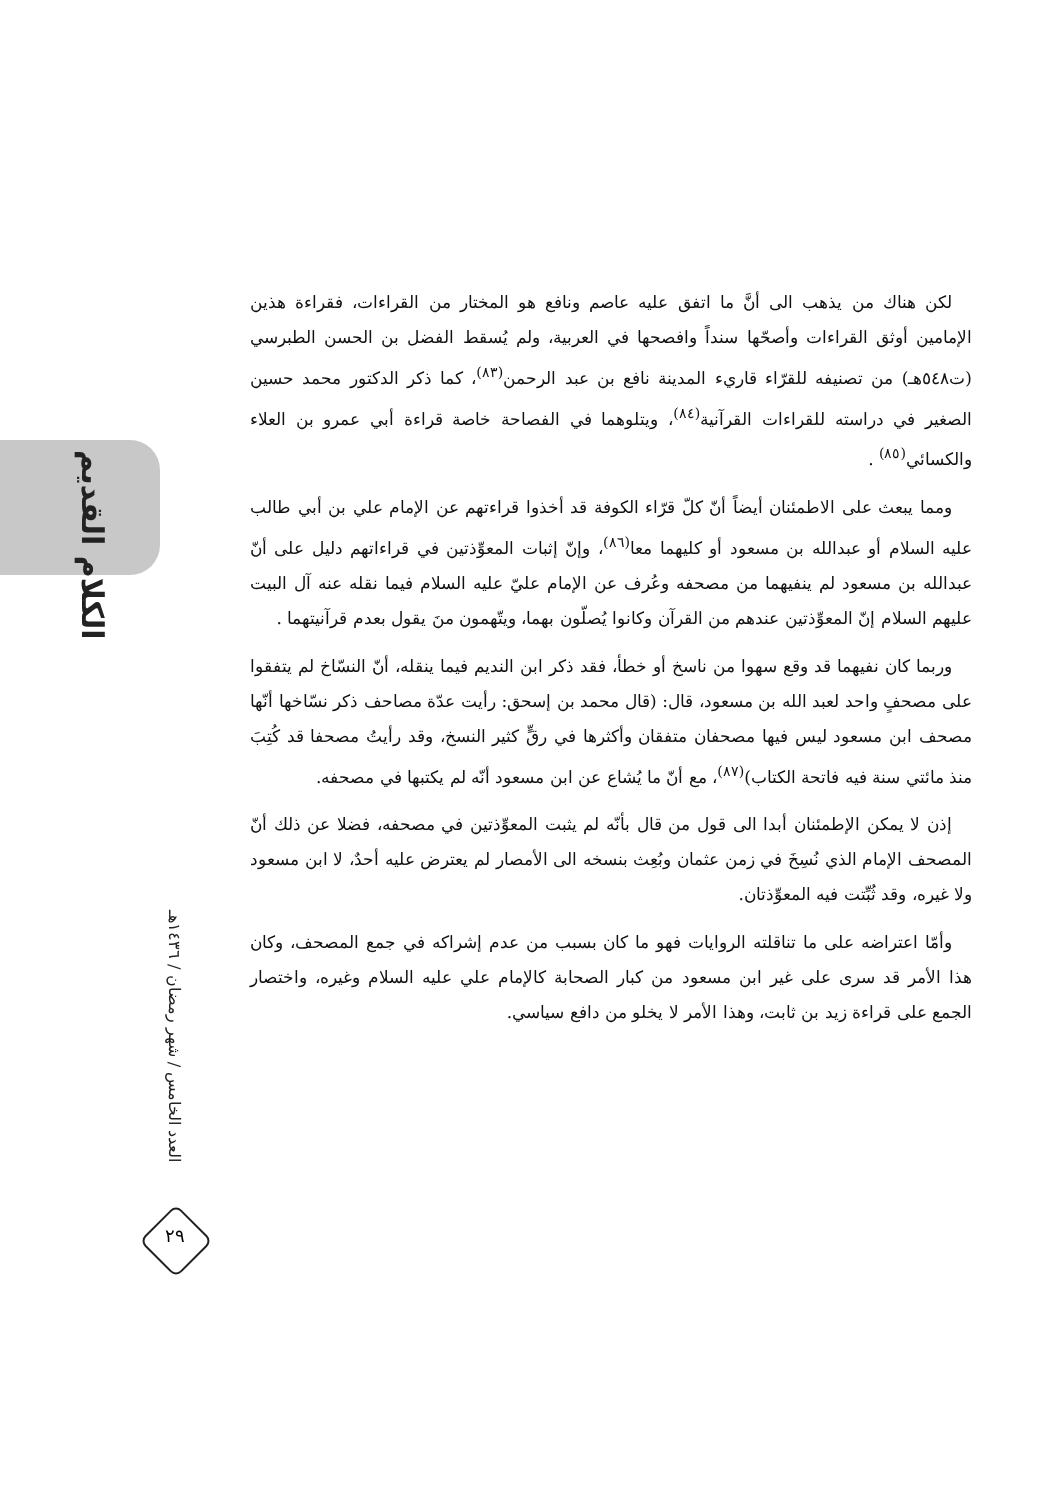الكلام القديم
العدد الخامس / شهر رمضان / ١٤٣٦هـ
٢٩
لكن هناك من يذهب الى أنَّ ما اتفق عليه عاصم ونافع هو المختار من القراءات، فقراءة هذين الإمامين أوثق القراءات وأصحّها سنداً وافصحها في العربية، ولم يُسقط الفضل بن الحسن الطبرسي (ت٥٤٨هـ) من تصنيفه للقرّاء قاريء المدينة نافع بن عبد الرحمن<sup>(٨٣)</sup>، كما ذكر الدكتور محمد حسين الصغير في دراسته للقراءات القرآنية<sup>(٨٤)</sup>، ويتلوهما في الفصاحة خاصة قراءة أبي عمرو بن العلاء والكسائي<sup>(٨٥)</sup> .
ومما يبعث على الاطمئنان أيضاً أنّ كلّ قرّاء الكوفة قد أخذوا قراءتهم عن الإمام علي بن أبي طالب عليه السلام أو عبدالله بن مسعود أو كليهما معا<sup>(٨٦)</sup>، وإنّ إثبات المعوِّذتين في قراءاتهم دليل على أنّ عبدالله بن مسعود لم ينفيهما من مصحفه وعُرف عن الإمام عليّ عليه السلام فيما نقله عنه آل البيت عليهم السلام إنّ المعوِّذتين عندهم من القرآن وكانوا يُصلّون بهما، ويتّهمون منَ يقول بعدم قرآنيتهما .
وربما كان نفيهما قد وقع سهوا من ناسخ أو خطأ، فقد ذكر ابن النديم فيما ينقله، أنّ النسّاخ لم يتفقوا على مصحفٍ واحد لعبد الله بن مسعود، قال: (قال محمد بن إسحق: رأيت عدّة مصاحف ذكر نسّاخها أنّها مصحف ابن مسعود ليس فيها مصحفان متفقان وأكثرها في رقٍّ كثير النسخ، وقد رأيتُ مصحفا قد كُتِبَ منذ مائتي سنة فيه فاتحة الكتاب)<sup>(٨٧)</sup>، مع أنّ ما يُشاع عن ابن مسعود أنّه لم يكتبها في مصحفه.
إذن لا يمكن الإطمئنان أبدا الى قول من قال بأنّه لم يثبت المعوِّذتين في مصحفه، فضلا عن ذلك أنّ المصحف الإمام الذي نُسِخَ في زمن عثمان وبُعِث بنسخه الى الأمصار لم يعترض عليه أحدٌ، لا ابن مسعود ولا غيره، وقد ثُبِّتت فيه المعوِّذتان.
وأمّا اعتراضه على ما تناقلته الروايات فهو ما كان بسبب من عدم إشراكه في جمع المصحف، وكان هذا الأمر قد سرى على غير ابن مسعود من كبار الصحابة كالإمام علي عليه السلام وغيره، واختصار الجمع على قراءة زيد بن ثابت، وهذا الأمر لا يخلو من دافع سياسي.